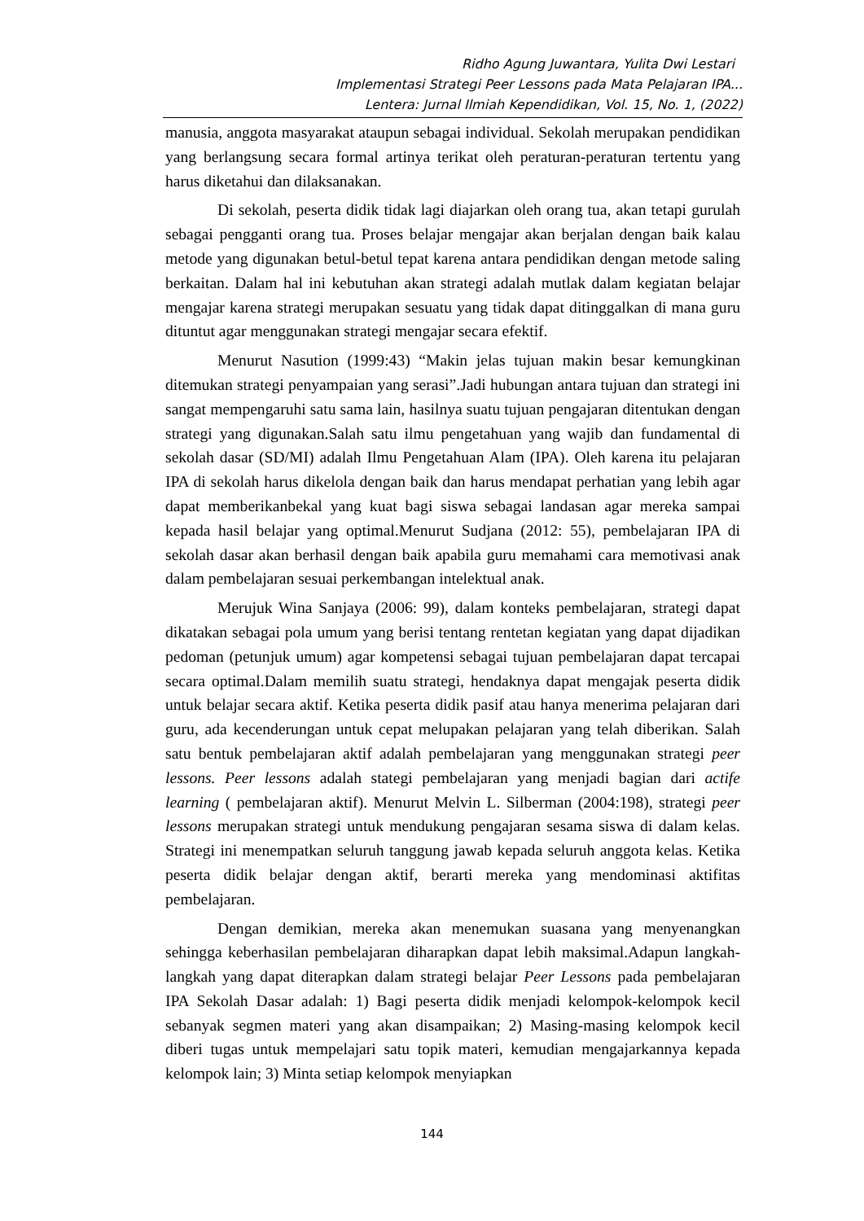Ridho Agung Juwantara, Yulita Dwi Lestari
Implementasi Strategi Peer Lessons pada Mata Pelajaran IPA...
Lentera: Jurnal Ilmiah Kependidikan, Vol. 15, No. 1, (2022)
manusia, anggota masyarakat ataupun sebagai individual. Sekolah merupakan pendidikan yang berlangsung secara formal artinya terikat oleh peraturan-peraturan tertentu yang harus diketahui dan dilaksanakan.
Di sekolah, peserta didik tidak lagi diajarkan oleh orang tua, akan tetapi gurulah sebagai pengganti orang tua. Proses belajar mengajar akan berjalan dengan baik kalau metode yang digunakan betul-betul tepat karena antara pendidikan dengan metode saling berkaitan. Dalam hal ini kebutuhan akan strategi adalah mutlak dalam kegiatan belajar mengajar karena strategi merupakan sesuatu yang tidak dapat ditinggalkan di mana guru dituntut agar menggunakan strategi mengajar secara efektif.
Menurut Nasution (1999:43) “Makin jelas tujuan makin besar kemungkinan ditemukan strategi penyampaian yang serasi”.Jadi hubungan antara tujuan dan strategi ini sangat mempengaruhi satu sama lain, hasilnya suatu tujuan pengajaran ditentukan dengan strategi yang digunakan.Salah satu ilmu pengetahuan yang wajib dan fundamental di sekolah dasar (SD/MI) adalah Ilmu Pengetahuan Alam (IPA). Oleh karena itu pelajaran IPA di sekolah harus dikelola dengan baik dan harus mendapat perhatian yang lebih agar dapat memberikanbekal yang kuat bagi siswa sebagai landasan agar mereka sampai kepada hasil belajar yang optimal.Menurut Sudjana (2012: 55), pembelajaran IPA di sekolah dasar akan berhasil dengan baik apabila guru memahami cara memotivasi anak dalam pembelajaran sesuai perkembangan intelektual anak.
Merujuk Wina Sanjaya (2006: 99), dalam konteks pembelajaran, strategi dapat dikatakan sebagai pola umum yang berisi tentang rentetan kegiatan yang dapat dijadikan pedoman (petunjuk umum) agar kompetensi sebagai tujuan pembelajaran dapat tercapai secara optimal.Dalam memilih suatu strategi, hendaknya dapat mengajak peserta didik untuk belajar secara aktif. Ketika peserta didik pasif atau hanya menerima pelajaran dari guru, ada kecenderungan untuk cepat melupakan pelajaran yang telah diberikan. Salah satu bentuk pembelajaran aktif adalah pembelajaran yang menggunakan strategi peer lessons. Peer lessons adalah stategi pembelajaran yang menjadi bagian dari actife learning ( pembelajaran aktif). Menurut Melvin L. Silberman (2004:198), strategi peer lessons merupakan strategi untuk mendukung pengajaran sesama siswa di dalam kelas. Strategi ini menempatkan seluruh tanggung jawab kepada seluruh anggota kelas. Ketika peserta didik belajar dengan aktif, berarti mereka yang mendominasi aktifitas pembelajaran.
Dengan demikian, mereka akan menemukan suasana yang menyenangkan sehingga keberhasilan pembelajaran diharapkan dapat lebih maksimal.Adapun langkah-langkah yang dapat diterapkan dalam strategi belajar Peer Lessons pada pembelajaran IPA Sekolah Dasar adalah: 1) Bagi peserta didik menjadi kelompok-kelompok kecil sebanyak segmen materi yang akan disampaikan; 2) Masing-masing kelompok kecil diberi tugas untuk mempelajari satu topik materi, kemudian mengajarkannya kepada kelompok lain; 3) Minta setiap kelompok menyiapkan
144